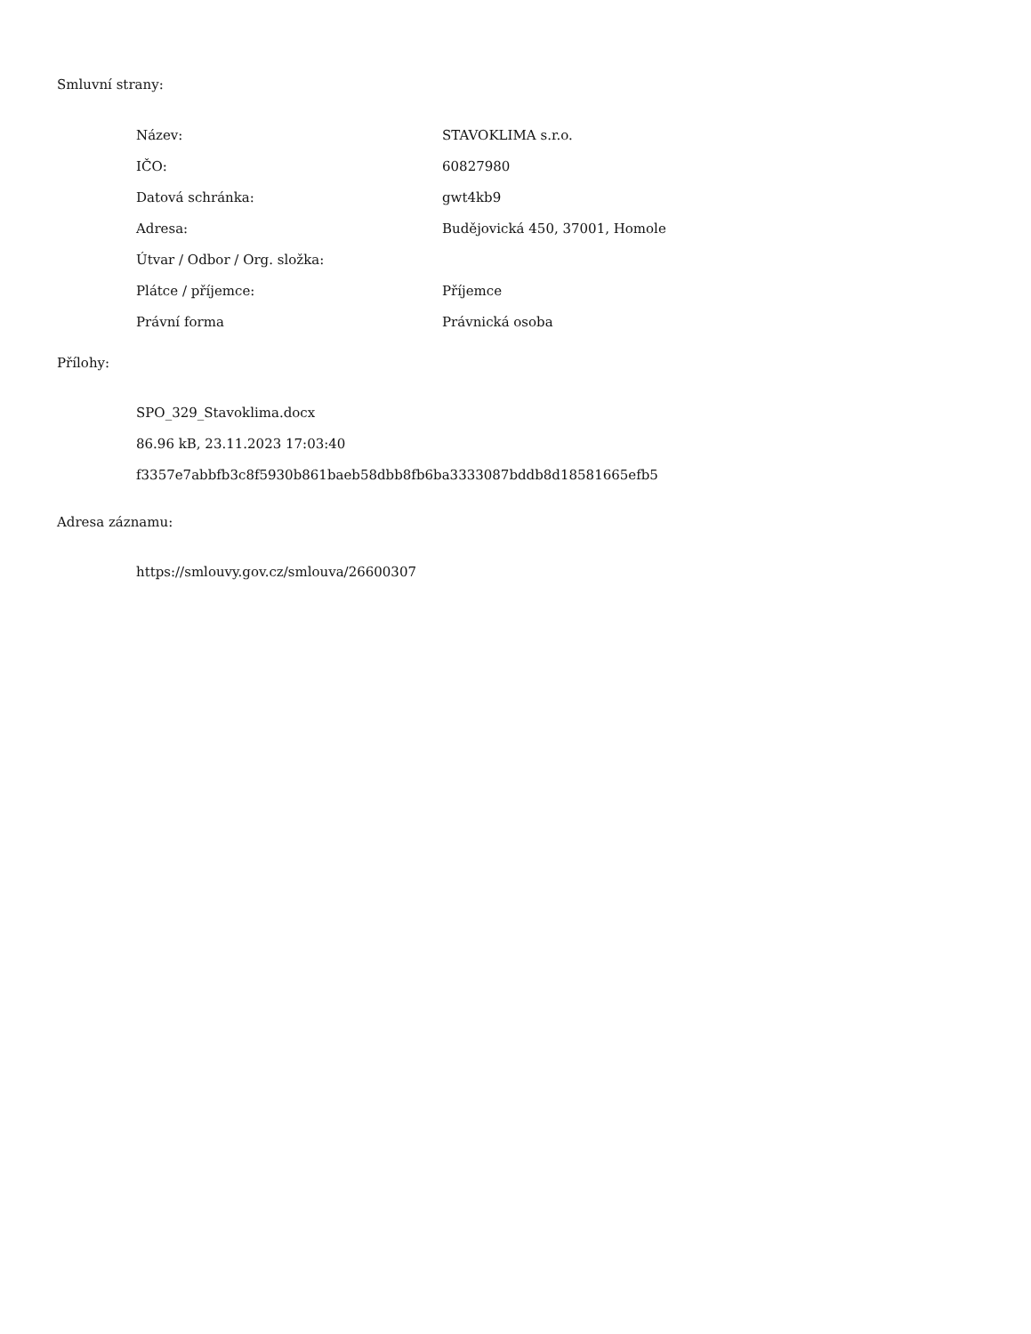Smluvní strany:
| Název: | STAVOKLIMA s.r.o. |
| IČO: | 60827980 |
| Datová schránka: | gwt4kb9 |
| Adresa: | Budějovická 450, 37001, Homole |
| Útvar / Odbor / Org. složka: | |
| Plátce / příjemce: | Příjemce |
| Právní forma | Právnická osoba |
Přílohy:
SPO_329_Stavoklima.docx
86.96 kB, 23.11.2023 17:03:40
f3357e7abbfb3c8f5930b861baeb58dbb8fb6ba3333087bddb8d18581665efb5
Adresa záznamu:
https://smlouvy.gov.cz/smlouva/26600307